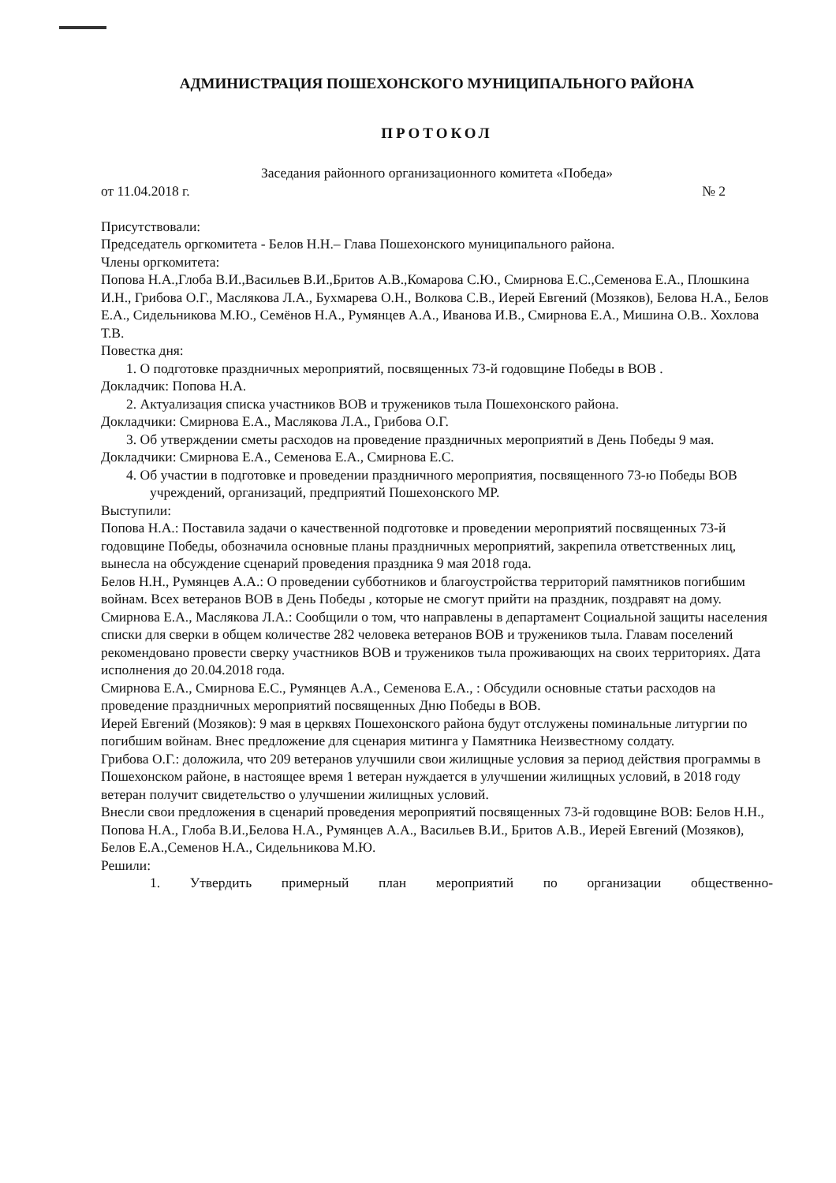АДМИНИСТРАЦИЯ ПОШЕХОНСКОГО МУНИЦИПАЛЬНОГО РАЙОНА
ПРОТОКОЛ
Заседания районного организационного комитета «Победа»
от 11.04.2018 г. № 2
Присутствовали:
Председатель оргкомитета - Белов Н.Н.– Глава Пошехонского муниципального района.
Члены оргкомитета:
Попова Н.А.,Глоба В.И.,Васильев В.И.,Бритов А.В.,Комарова С.Ю., Смирнова Е.С.,Семенова Е.А., Плошкина И.Н., Грибова О.Г., Маслякова Л.А., Бухмарева О.Н., Волкова С.В., Иерей Евгений (Мозяков), Белова Н.А., Белов Е.А., Сидельникова М.Ю., Семёнов Н.А., Румянцев А.А., Иванова И.В., Смирнова Е.А., Мишина О.В.. Хохлова Т.В.
Повестка дня:
1. О подготовке праздничных мероприятий, посвященных 73-й годовщине Победы в ВОВ .
Докладчик: Попова Н.А.
2. Актуализация списка участников ВОВ и тружеников тыла Пошехонского района.
Докладчики: Смирнова Е.А., Маслякова Л.А., Грибова О.Г.
3. Об утверждении сметы расходов на проведение праздничных мероприятий в День Победы 9 мая.
Докладчики: Смирнова Е.А., Семенова Е.А., Смирнова Е.С.
4. Об участии в подготовке и проведении праздничного мероприятия, посвященного 73-ю Победы ВОВ учреждений, организаций, предприятий Пошехонского МР.
Выступили:
Попова Н.А.: Поставила задачи о качественной подготовке и проведении мероприятий посвященных 73-й годовщине Победы, обозначила основные планы праздничных мероприятий, закрепила ответственных лиц, вынесла на обсуждение сценарий проведения праздника 9 мая 2018 года.
Белов Н.Н., Румянцев А.А.: О проведении субботников и благоустройства территорий памятников погибшим войнам. Всех ветеранов ВОВ в День Победы , которые не смогут прийти на праздник, поздравят на дому.
Смирнова Е.А., Маслякова Л.А.: Сообщили о том, что направлены в департамент Социальной защиты населения списки для сверки в общем количестве 282 человека ветеранов ВОВ и тружеников тыла. Главам поселений рекомендовано провести сверку участников ВОВ и тружеников тыла проживающих на своих территориях. Дата исполнения до 20.04.2018 года.
Смирнова Е.А., Смирнова Е.С., Румянцев А.А., Семенова Е.А., : Обсудили основные статьи расходов на проведение праздничных мероприятий посвященных Дню Победы в ВОВ.
Иерей Евгений (Мозяков): 9 мая в церквях Пошехонского района будут отслужены поминальные литургии по погибшим войнам. Внес предложение для сценария митинга у Памятника Неизвестному солдату.
Грибова О.Г.: доложила, что 209 ветеранов улучшили свои жилищные условия за период действия программы в Пошехонском районе, в настоящее время 1 ветеран нуждается в улучшении жилищных условий, в 2018 году ветеран получит свидетельство о улучшении жилищных условий.
Внесли свои предложения в сценарий проведения мероприятий посвященных 73-й годовщине ВОВ: Белов Н.Н., Попова Н.А., Глоба В.И.,Белова Н.А., Румянцев А.А., Васильев В.И., Бритов А.В., Иерей Евгений (Мозяков), Белов Е.А.,Семенов Н.А., Сидельникова М.Ю.
Решили:
1. Утвердить примерный план мероприятий по организации общественно-